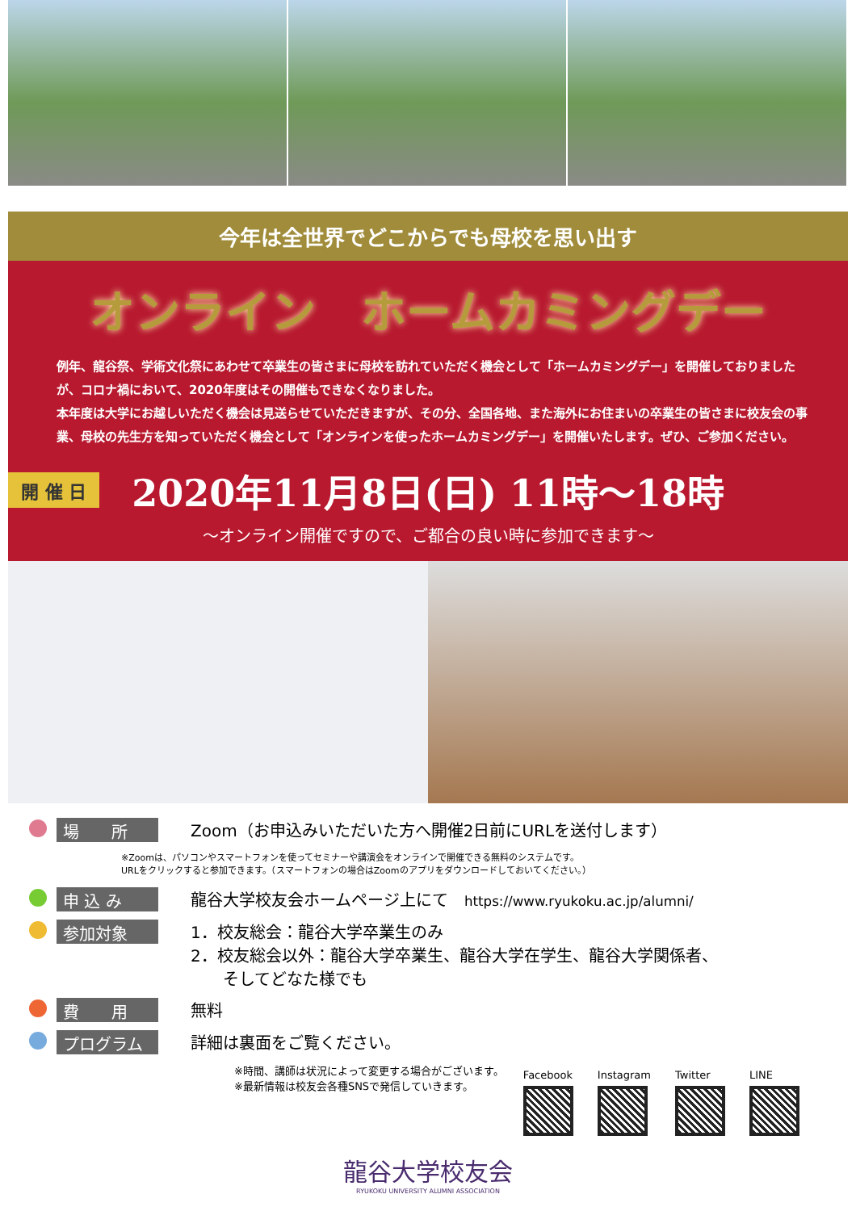今年は全世界でどこからでも母校を思い出す
オンライン　ホームカミングデー
例年、龍谷祭、学術文化祭にあわせて卒業生の皆さまに母校を訪れていただく機会として「ホームカミングデー」を開催しておりましたが、コロナ禍において、2020年度はその開催もできなくなりました。
本年度は大学にお越しいただく機会は見送らせていただきますが、その分、全国各地、また海外にお住まいの卒業生の皆さまに校友会の事業、母校の先生方を知っていただく機会として「オンラインを使ったホームカミングデー」を開催いたします。ぜひ、ご参加ください。
開 催 日 2020年11月8日(日) 11時～18時
～オンライン開催ですので、ご都合の良い時に参加できます～
場　　所 Zoom（お申込みいただいた方へ開催2日前にURLを送付します）
※Zoomは、パソコンやスマートフォンを使ってセミナーや講演会をオンラインで開催できる無料のシステムです。
URLをクリックすると参加できます。（スマートフォンの場合はZoomのアプリをダウンロードしておいてください。）
申 込 み 龍谷大学校友会ホームページ上にて　https://www.ryukoku.ac.jp/alumni/
参加対象 1．校友総会：龍谷大学卒業生のみ
2．校友総会以外：龍谷大学卒業生、龍谷大学在学生、龍谷大学関係者、
　　そしてどなた様でも
費　　用 無料
プログラム 詳細は裏面をご覧ください。
※時間、講師は状況によって変更する場合がございます。
※最新情報は校友会各種SNSで発信していきます。
Facebook Instagram Twitter LINE
龍谷大学校友会
RYUKOKU UNIVERSITY ALUMNI ASSOCIATION